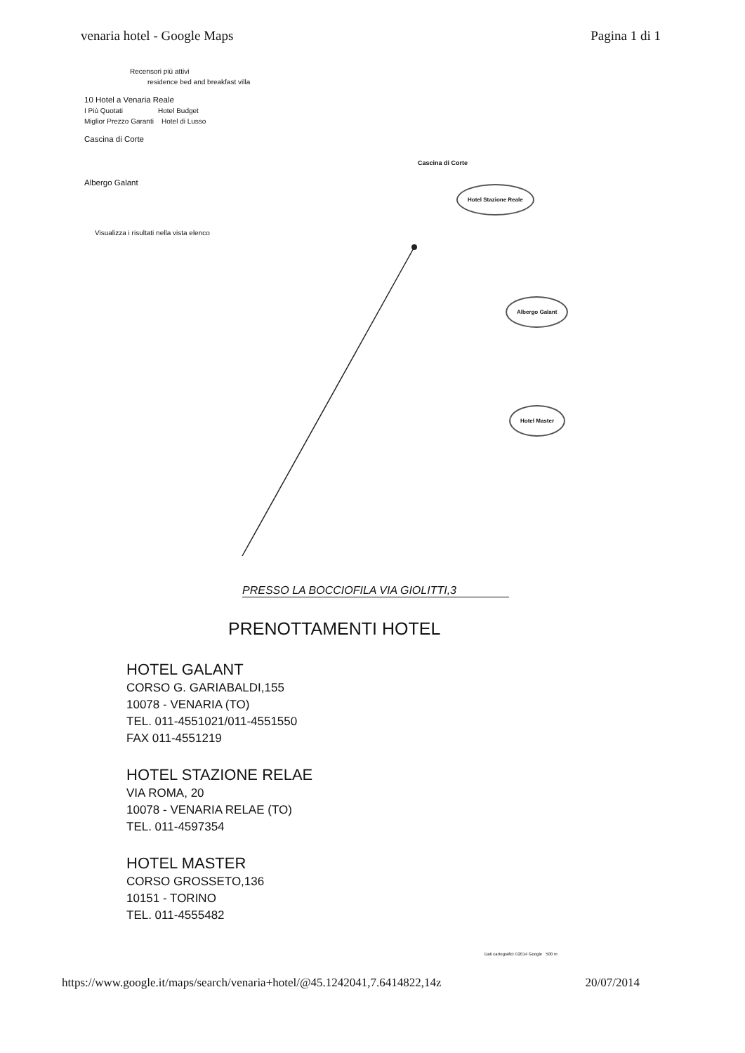venaria hotel - Google Maps Pagina 1 di 1
Recensori più attivi
residence bed and breakfast villa
10 Hotel a Venaria Reale
I Più Quotati Hotel Budget
Miglior Prezzo Garanti Hotel di Lusso
Cascina di Corte
Albergo Galant
Visualizza i risultati nella vista elenco
Cascina di Corte
Hotel Stazione Reale
Albergo Galant
Hotel Master
PRESSO LA BOCCIOFILA VIA GIOLITTI,3
PRENOTTAMENTI HOTEL
HOTEL GALANT
CORSO G. GARIABALDI,155
10078 - VENARIA (TO)
TEL. 011-4551021/011-4551550
FAX 011-4551219
HOTEL STAZIONE RELAE
VIA ROMA, 20
10078 - VENARIA RELAE (TO)
TEL. 011-4597354
HOTEL MASTER
CORSO GROSSETO,136
10151 - TORINO
TEL. 011-4555482
Dati cartografici ©2014 Google 500 m
https://www.google.it/maps/search/venaria+hotel/@45.1242041,7.6414822,14z 20/07/2014